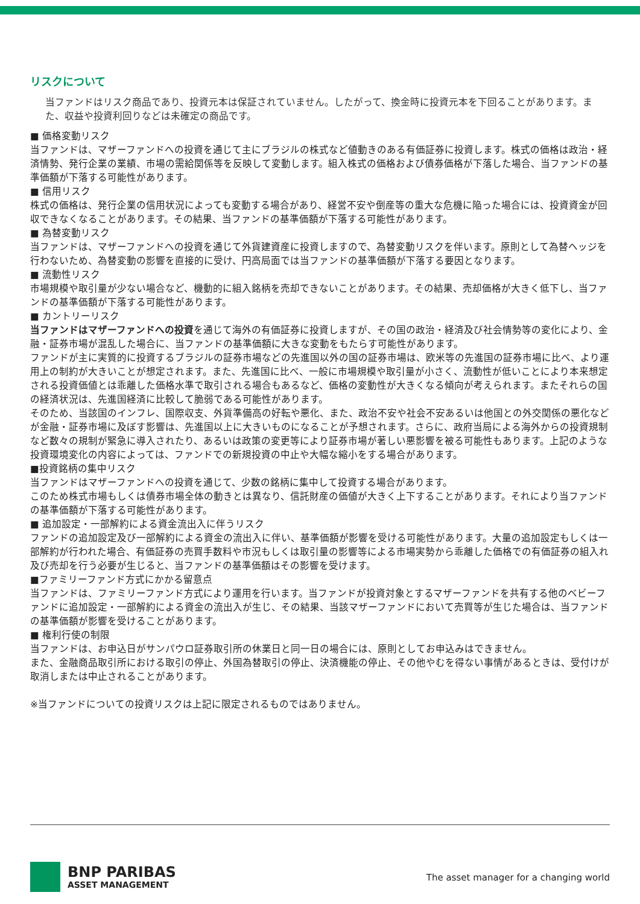リスクについて
当ファンドはリスク商品であり、投資元本は保証されていません。したがって、換金時に投資元本を下回ることがあります。また、収益や投資利回りなどは未確定の商品です。
■ 価格変動リスク
当ファンドは、マザーファンドへの投資を通じて主にブラジルの株式など値動きのある有価証券に投資します。株式の価格は政治・経済情勢、発行企業の業績、市場の需給関係等を反映して変動します。組入株式の価格および債券価格が下落した場合、当ファンドの基準価額が下落する可能性があります。
■ 信用リスク
株式の価格は、発行企業の信用状況によっても変動する場合があり、経営不安や倒産等の重大な危機に陥った場合には、投資資金が回収できなくなることがあります。その結果、当ファンドの基準価額が下落する可能性があります。
■ 為替変動リスク
当ファンドは、マザーファンドへの投資を通じて外貨建資産に投資しますので、為替変動リスクを伴います。原則として為替ヘッジを行わないため、為替変動の影響を直接的に受け、円高局面では当ファンドの基準価額が下落する要因となります。
■ 流動性リスク
市場規模や取引量が少ない場合など、機動的に組入銘柄を売却できないことがあります。その結果、売却価格が大きく低下し、当ファンドの基準価額が下落する可能性があります。
■ カントリーリスク
当ファンドはマザーファンドへの投資を通じて海外の有価証券に投資しますが、その国の政治・経済及び社会情勢等の変化により、金融・証券市場が混乱した場合に、当ファンドの基準価額に大きな変動をもたらす可能性があります。
ファンドが主に実質的に投資するブラジルの証券市場などの先進国以外の国の証券市場は、欧米等の先進国の証券市場に比べ、より運用上の制約が大きいことが想定されます。また、先進国に比べ、一般に市場規模や取引量が小さく、流動性が低いことにより本来想定される投資価値とは乖離した価格水準で取引される場合もあるなど、価格の変動性が大きくなる傾向が考えられます。またそれらの国の経済状況は、先進国経済に比較して脆弱である可能性があります。
そのため、当該国のインフレ、国際収支、外貨準備高の好転や悪化、また、政治不安や社会不安あるいは他国との外交関係の悪化などが金融・証券市場に及ぼす影響は、先進国以上に大きいものになることが予想されます。さらに、政府当局による海外からの投資規制など数々の規制が緊急に導入されたり、あるいは政策の変更等により証券市場が著しい悪影響を被る可能性もあります。上記のような投資環境変化の内容によっては、ファンドでの新規投資の中止や大幅な縮小をする場合があります。
■投資銘柄の集中リスク
当ファンドはマザーファンドへの投資を通じて、少数の銘柄に集中して投資する場合があります。
このため株式市場もしくは債券市場全体の動きとは異なり、信託財産の価値が大きく上下することがあります。それにより当ファンドの基準価額が下落する可能性があります。
■ 追加設定・一部解約による資金流出入に伴うリスク
ファンドの追加設定及び一部解約による資金の流出入に伴い、基準価額が影響を受ける可能性があります。大量の追加設定もしくは一部解約が行われた場合、有価証券の売買手数料や市況もしくは取引量の影響等による市場実勢から乖離した価格での有価証券の組入れ及び売却を行う必要が生じると、当ファンドの基準価額はその影響を受けます。
■ファミリーファンド方式にかかる留意点
当ファンドは、ファミリーファンド方式により運用を行います。当ファンドが投資対象とするマザーファンドを共有する他のベビーファンドに追加設定・一部解約による資金の流出入が生じ、その結果、当該マザーファンドにおいて売買等が生じた場合は、当ファンドの基準価額が影響を受けることがあります。
■ 権利行使の制限
当ファンドは、お申込日がサンパウロ証券取引所の休業日と同一日の場合には、原則としてお申込みはできません。
また、金融商品取引所における取引の停止、外国為替取引の停止、決済機能の停止、その他やむを得ない事情があるときは、受付けが取消しまたは中止されることがあります。
※当ファンドについての投資リスクは上記に限定されるものではありません。
BNP PARIBAS
ASSET MANAGEMENT
The asset manager for a changing world